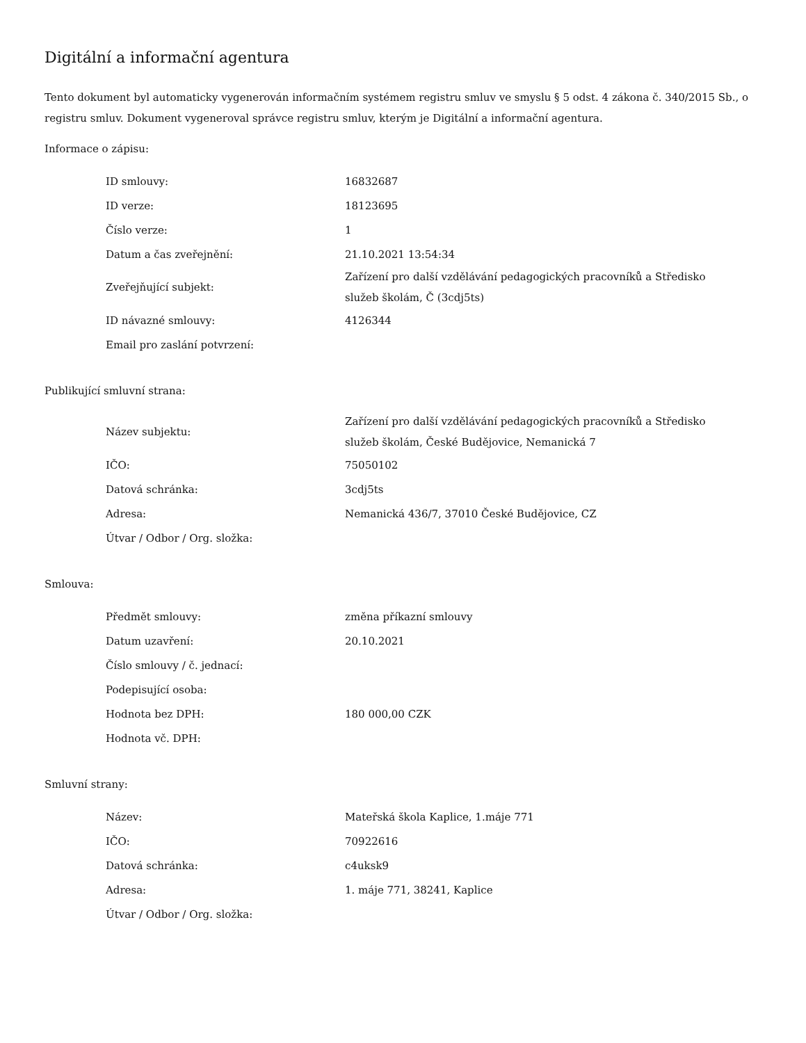Digitální a informační agentura
Tento dokument byl automaticky vygenerován informačním systémem registru smluv ve smyslu § 5 odst. 4 zákona č. 340/2015 Sb., o registru smluv. Dokument vygeneroval správce registru smluv, kterým je Digitální a informační agentura.
Informace o zápisu:
| ID smlouvy: | 16832687 |
| ID verze: | 18123695 |
| Číslo verze: | 1 |
| Datum a čas zveřejnění: | 21.10.2021 13:54:34 |
| Zveřejňující subjekt: | Zařízení pro další vzdělávání pedagogických pracovníků a Středisko služeb školám, Č (3cdj5ts) |
| ID návazné smlouvy: | 4126344 |
| Email pro zaslání potvrzení: | |
Publikující smluvní strana:
| Název subjektu: | Zařízení pro další vzdělávání pedagogických pracovníků a Středisko služeb školám, České Budějovice, Nemanická 7 |
| IČO: | 75050102 |
| Datová schránka: | 3cdj5ts |
| Adresa: | Nemanická 436/7, 37010 České Budějovice, CZ |
| Útvar / Odbor / Org. složka: | |
Smlouva:
| Předmět smlouvy: | změna příkazní smlouvy |
| Datum uzavření: | 20.10.2021 |
| Číslo smlouvy / č. jednací: | |
| Podepisující osoba: | |
| Hodnota bez DPH: | 180 000,00 CZK |
| Hodnota vč. DPH: | |
Smluvní strany:
| Název: | Mateřská škola Kaplice, 1.máje 771 |
| IČO: | 70922616 |
| Datová schránka: | c4uksk9 |
| Adresa: | 1. máje 771, 38241, Kaplice |
| Útvar / Odbor / Org. složka: | |